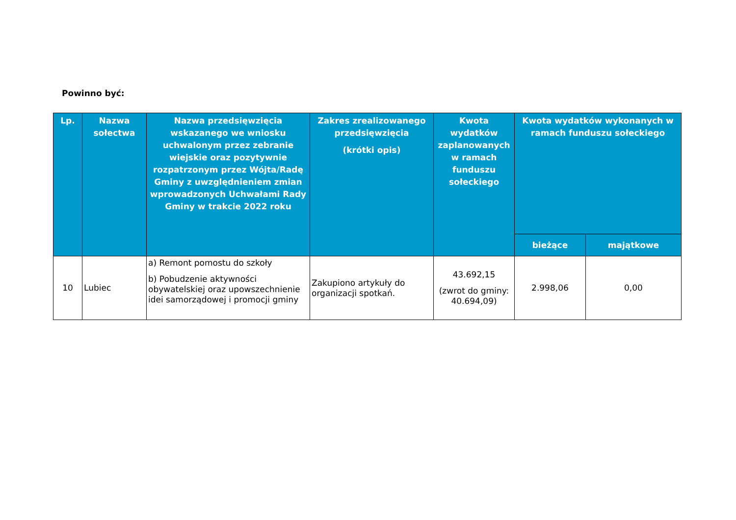Powinno być:
| Lp. | Nazwa sołectwa | Nazwa przedsięwzięcia wskazanego we wniosku uchwalonym przez zebranie wiejskie oraz pozytywnie rozpatrzonym przez Wójta/Radę Gminy z uwzględnieniem zmian wprowadzonych Uchwałami Rady Gminy w trakcie 2022 roku | Zakres zrealizowanego przedsięwzięcia (krótki opis) | Kwota wydatków zaplanowanych w ramach funduszu sołeckiego | Kwota wydatków wykonanych w ramach funduszu sołeckiego | |
| --- | --- | --- | --- | --- | --- | --- |
| | | | | | bieżące | majątkowe |
| 10 | Lubiec | a) Remont pomostu do szkoły b) Pobudzenie aktywności obywatelskiej oraz upowszechnienie idei samorządowej i promocji gminy | Zakupiono artykuły do organizacji spotkań. | 43.692,15 (zwrot do gminy: 40.694,09) | 2.998,06 | 0,00 |